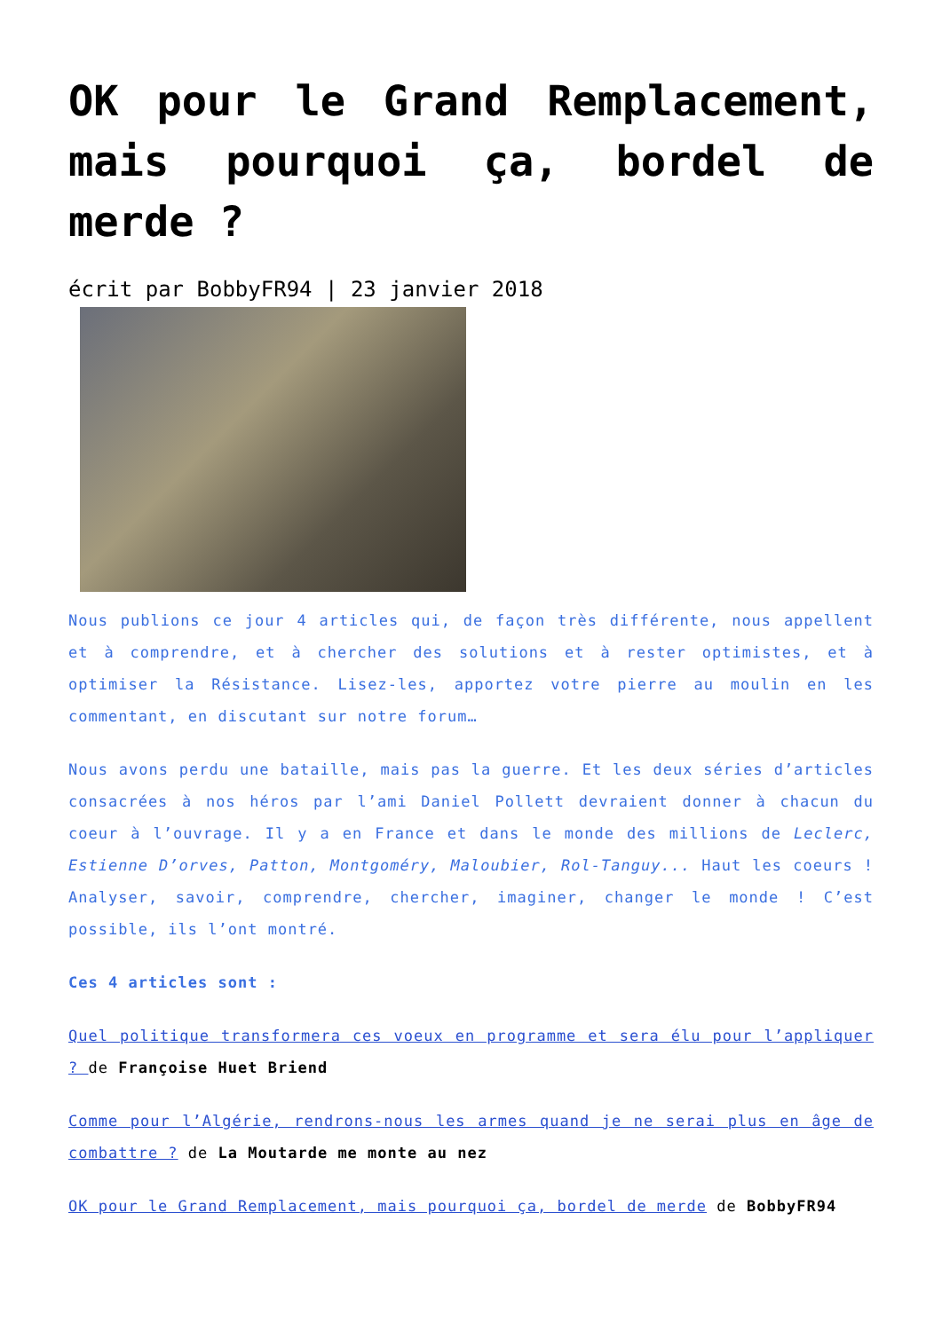OK pour le Grand Remplacement, mais pourquoi ça, bordel de merde ?
écrit par BobbyFR94 | 23 janvier 2018
Nous publions ce jour 4 articles qui, de façon très différente, nous appellent et à comprendre, et à chercher des solutions et à rester optimistes, et à optimiser la Résistance. Lisez-les, apportez votre pierre au moulin en les commentant, en discutant sur notre forum…
Nous avons perdu une bataille, mais pas la guerre. Et les deux séries d’articles consacrées à nos héros par l’ami Daniel Pollett devraient donner à chacun du coeur à l’ouvrage. Il y a en France et dans le monde des millions de Leclerc, Estienne D’orves, Patton, Montgoméry, Maloubier, Rol-Tanguy... Haut les coeurs ! Analyser, savoir, comprendre, chercher, imaginer, changer le monde ! C’est possible, ils l’ont montré.
Ces 4 articles sont :
Quel politique transformera ces voeux en programme et sera élu pour l’appliquer ? de Françoise Huet Briend
Comme pour l’Algérie, rendrons-nous les armes quand je ne serai plus en âge de combattre ? de La Moutarde me monte au nez
OK pour le Grand Remplacement, mais pourquoi ça, bordel de merde de BobbyFR94